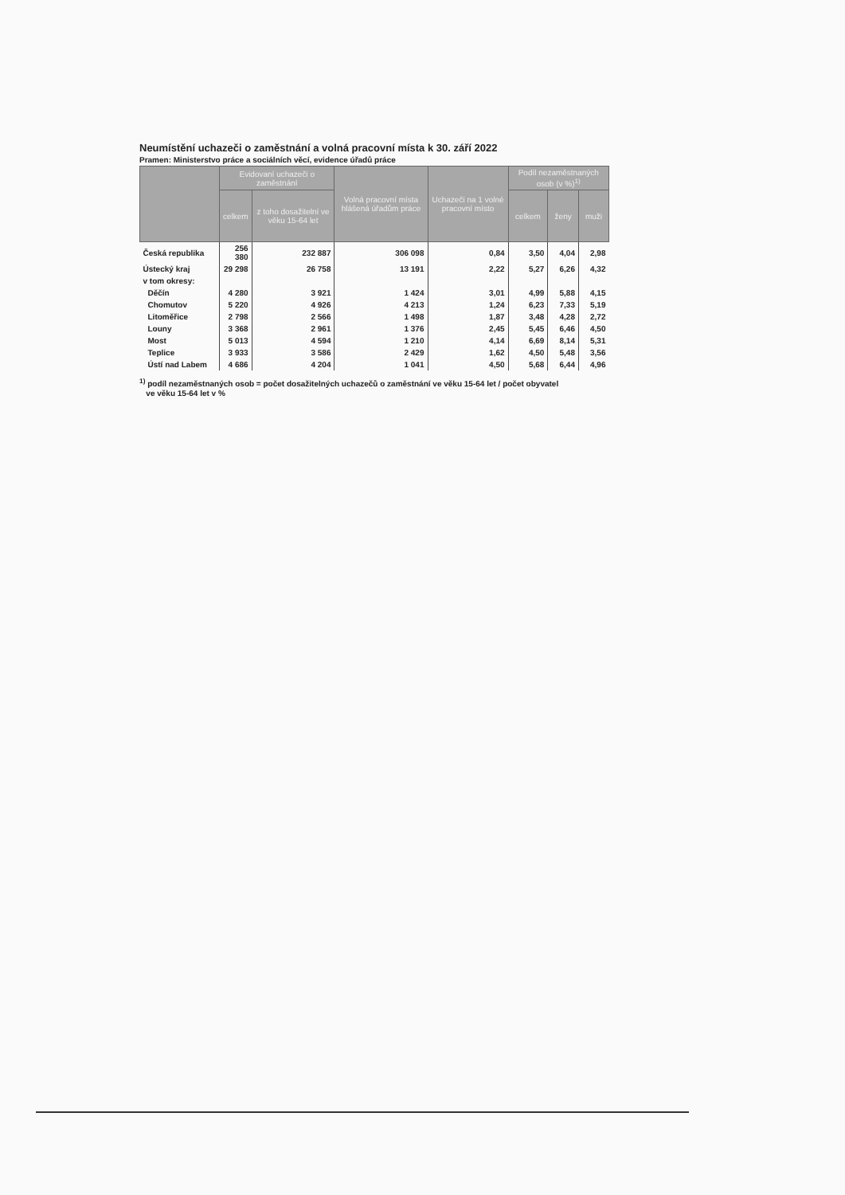Neumístění uchazeči o zaměstnání a volná pracovní místa k 30. září 2022
Pramen: Ministerstvo práce a sociálních věcí, evidence úřadů práce
| | Evidovaní uchazeči o zaměstnání | | Volná pracovní místa hlášená úřadům práce | Uchazeči na 1 volné pracovní místo | Podíl nezaměstnaných osob (v %)<sup>1)</sup> | | |
| --- | --- | --- | --- | --- | --- | --- | --- |
| | celkem | z toho dosažitelní ve věku 15-64 let | | | celkem | ženy | muži |
| Česká republika | 256 380 | 232 887 | 306 098 | 0,84 | 3,50 | 4,04 | 2,98 |
| Ústecký kraj | 29 298 | 26 758 | 13 191 | 2,22 | 5,27 | 6,26 | 4,32 |
| v tom okresy: | | | | | | | |
| Děčín | 4 280 | 3 921 | 1 424 | 3,01 | 4,99 | 5,88 | 4,15 |
| Chomutov | 5 220 | 4 926 | 4 213 | 1,24 | 6,23 | 7,33 | 5,19 |
| Litoměřice | 2 798 | 2 566 | 1 498 | 1,87 | 3,48 | 4,28 | 2,72 |
| Louny | 3 368 | 2 961 | 1 376 | 2,45 | 5,45 | 6,46 | 4,50 |
| Most | 5 013 | 4 594 | 1 210 | 4,14 | 6,69 | 8,14 | 5,31 |
| Teplice | 3 933 | 3 586 | 2 429 | 1,62 | 4,50 | 5,48 | 3,56 |
| Ústí nad Labem | 4 686 | 4 204 | 1 041 | 4,50 | 5,68 | 6,44 | 4,96 |
<sup>1)</sup> podíl nezaměstnaných osob = počet dosažitelných uchazečů o zaměstnání ve věku 15-64 let / počet obyvatel
ve věku 15-64 let v %